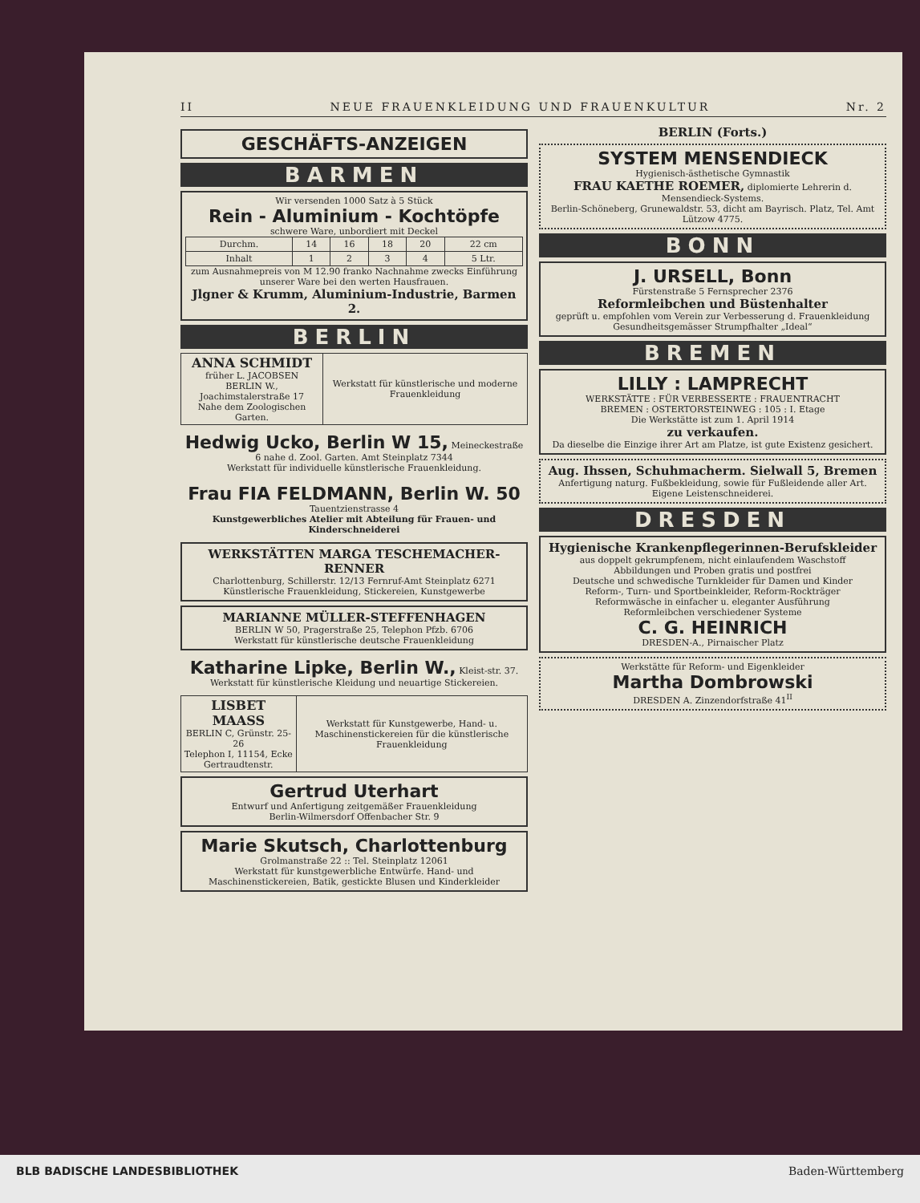II NEUE FRAUENKLEIDUNG UND FRAUENKULTUR Nr. 2
GESCHÄFTS-ANZEIGEN
BARMEN
Wir versenden 1000 Satz à 5 Stück
Rein - Aluminium - Kochtöpfe
schwere Ware, unbordiert mit Deckel
| Durchm. | 14 | 16 | 18 | 20 | 22 cm |
| Inhalt | 1 | 2 | 3 | 4 | 5 Ltr. |
zum Ausnahmepreis von M 12.90 franko Nachnahme zwecks Einführung unserer Ware bei den werten Hausfrauen.
Jlgner & Krumm, Aluminium-Industrie, Barmen 2.
BERLIN
| ANNA SCHMIDT früher L. JACOBSEN BERLIN W., Joachimstalerstraße 17 Nahe dem Zoologischen Garten. | Werkstatt für künstlerische und moderne Frauenkleidung |
Hedwig Ucko, Berlin W 15, Meineckestraße 6 nahe d. Zool. Garten. Amt Steinplatz 7344
Werkstatt für individuelle künstlerische Frauenkleidung.
Frau FIA FELDMANN, Berlin W. 50
Tauentzienstrasse 4
Kunstgewerbliches Atelier mit Abteilung für Frauen- und Kinderschneiderei
WERKSTÄTTEN MARGA TESCHEMACHER-RENNER
Charlottenburg, Schillerstr. 12/13 Fernruf-Amt Steinplatz 6271
Künstlerische Frauenkleidung, Stickereien, Kunstgewerbe
MARIANNE MÜLLER-STEFFENHAGEN
BERLIN W 50, Pragerstraße 25, Telephon Pfzb. 6706
Werkstatt für künstlerische deutsche Frauenkleidung
Katharine Lipke, Berlin W., Kleist-str. 37.
Werkstatt für künstlerische Kleidung und neuartige Stickereien.
| LISBET MAASS BERLIN C, Grünstr. 25-26 Telephon I, 11154, Ecke Gertraudtenstr. | Werkstatt für Kunstgewerbe, Hand- u. Maschinenstickereien für die künstlerische Frauenkleidung |
Gertrud Uterhart
Entwurf und Anfertigung zeitgemäßer Frauenkleidung
Berlin-Wilmersdorf Offenbacher Str. 9
Marie Skutsch, Charlottenburg
Grolmanstraße 22 :: Tel. Steinplatz 12061
Werkstatt für kunstgewerbliche Entwürfe. Hand- und Maschinenstickereien, Batik, gestickte Blusen und Kinderkleider
BERLIN (Forts.)
SYSTEM MENSENDIECK
Hygienisch-ästhetische Gymnastik
FRAU KAETHE ROEMER, diplomierte Lehrerin d. Mensendieck-Systems.
Berlin-Schöneberg, Grunewaldstr. 53, dicht am Bayrisch. Platz, Tel. Amt Lützow 4775.
BONN
J. URSELL, Bonn
Fürstenstraße 5 Fernsprecher 2376
Reformleibchen und Büstenhalter
geprüft u. empfohlen vom Verein zur Verbesserung d. Frauenkleidung
Gesundheitsgemässer Strumpfhalter „Ideal“
BREMEN
LILLY : LAMPRECHT
WERKSTÄTTE : FÜR VERBESSERTE : FRAUENTRACHT
BREMEN : OSTERTORSTEINWEG : 105 : I. Etage
Die Werkstätte ist zum 1. April 1914
zu verkaufen.
Da dieselbe die Einzige ihrer Art am Platze, ist gute Existenz gesichert.
Aug. Ihssen, Schuhmacherm. Sielwall 5, Bremen
Anfertigung naturg. Fußbekleidung, sowie für Fußleidende aller Art. Eigene Leistenschneiderei.
DRESDEN
Hygienische Krankenpflegerinnen-Berufskleider
aus doppelt gekrumpfenem, nicht einlaufendem Waschstoff
Abbildungen und Proben gratis und postfrei
Deutsche und schwedische Turnkleider für Damen und Kinder
Reform-, Turn- und Sportbeinkleider, Reform-Rockträger
Reformwäsche in einfacher u. eleganter Ausführung
Reformleibchen verschiedener Systeme
C. G. HEINRICH
DRESDEN-A., Pirnaischer Platz
Werkstätte für Reform- und Eigenkleider
Martha Dombrowski
DRESDEN A. Zinzendorfstraße 41<sup>II</sup>
BLB BADISCHE LANDESBIBLIOTHEK Baden-Württemberg